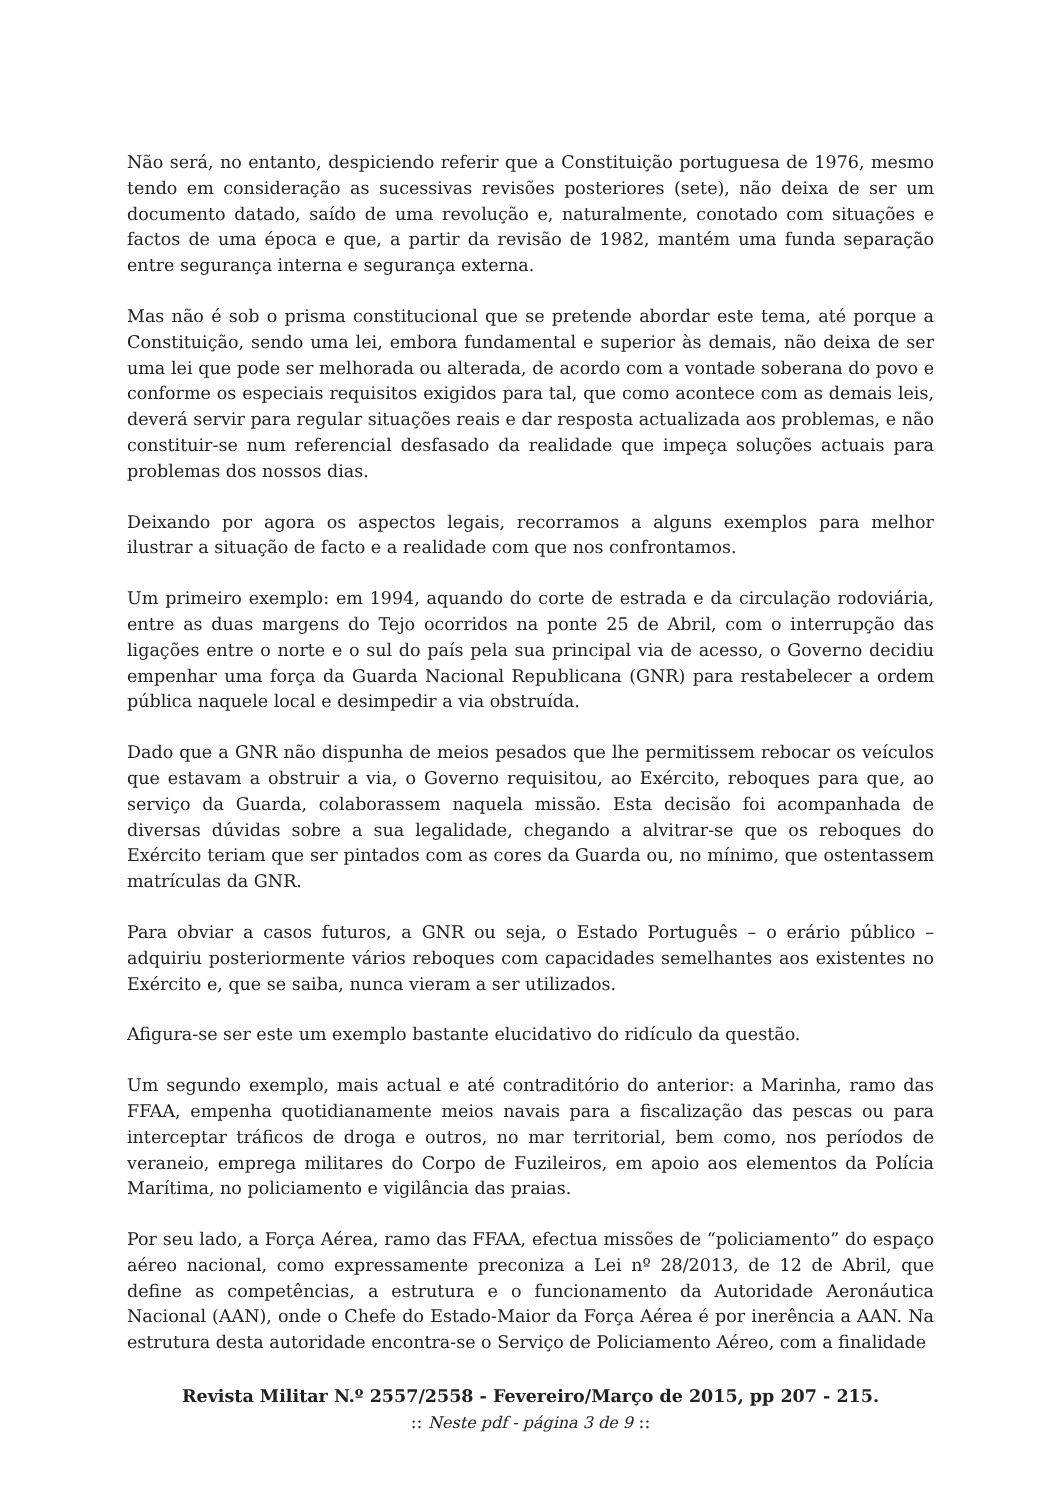Não será, no entanto, despiciendo referir que a Constituição portuguesa de 1976, mesmo tendo em consideração as sucessivas revisões posteriores (sete), não deixa de ser um documento datado, saído de uma revolução e, naturalmente, conotado com situações e factos de uma época e que, a partir da revisão de 1982, mantém uma funda separação entre segurança interna e segurança externa.
Mas não é sob o prisma constitucional que se pretende abordar este tema, até porque a Constituição, sendo uma lei, embora fundamental e superior às demais, não deixa de ser uma lei que pode ser melhorada ou alterada, de acordo com a vontade soberana do povo e conforme os especiais requisitos exigidos para tal, que como acontece com as demais leis, deverá servir para regular situações reais e dar resposta actualizada aos problemas, e não constituir-se num referencial desfasado da realidade que impeça soluções actuais para problemas dos nossos dias.
Deixando por agora os aspectos legais, recorramos a alguns exemplos para melhor ilustrar a situação de facto e a realidade com que nos confrontamos.
Um primeiro exemplo: em 1994, aquando do corte de estrada e da circulação rodoviária, entre as duas margens do Tejo ocorridos na ponte 25 de Abril, com o interrupção das ligações entre o norte e o sul do país pela sua principal via de acesso, o Governo decidiu empenhar uma força da Guarda Nacional Republicana (GNR) para restabelecer a ordem pública naquele local e desimpedir a via obstruída.
Dado que a GNR não dispunha de meios pesados que lhe permitissem rebocar os veículos que estavam a obstruir a via, o Governo requisitou, ao Exército, reboques para que, ao serviço da Guarda, colaborassem naquela missão. Esta decisão foi acompanhada de diversas dúvidas sobre a sua legalidade, chegando a alvitrar-se que os reboques do Exército teriam que ser pintados com as cores da Guarda ou, no mínimo, que ostentassem matrículas da GNR.
Para obviar a casos futuros, a GNR ou seja, o Estado Português – o erário público – adquiriu posteriormente vários reboques com capacidades semelhantes aos existentes no Exército e, que se saiba, nunca vieram a ser utilizados.
Afigura-se ser este um exemplo bastante elucidativo do ridículo da questão.
Um segundo exemplo, mais actual e até contraditório do anterior: a Marinha, ramo das FFAA, empenha quotidianamente meios navais para a fiscalização das pescas ou para interceptar tráficos de droga e outros, no mar territorial, bem como, nos períodos de veraneio, emprega militares do Corpo de Fuzileiros, em apoio aos elementos da Polícia Marítima, no policiamento e vigilância das praias.
Por seu lado, a Força Aérea, ramo das FFAA, efectua missões de “policiamento” do espaço aéreo nacional, como expressamente preconiza a Lei nº 28/2013, de 12 de Abril, que define as competências, a estrutura e o funcionamento da Autoridade Aeronáutica Nacional (AAN), onde o Chefe do Estado-Maior da Força Aérea é por inerência a AAN. Na estrutura desta autoridade encontra-se o Serviço de Policiamento Aéreo, com a finalidade
Revista Militar N.º 2557/2558 - Fevereiro/Março de 2015, pp 207 - 215.:: Neste pdf - página 3 de 9 ::